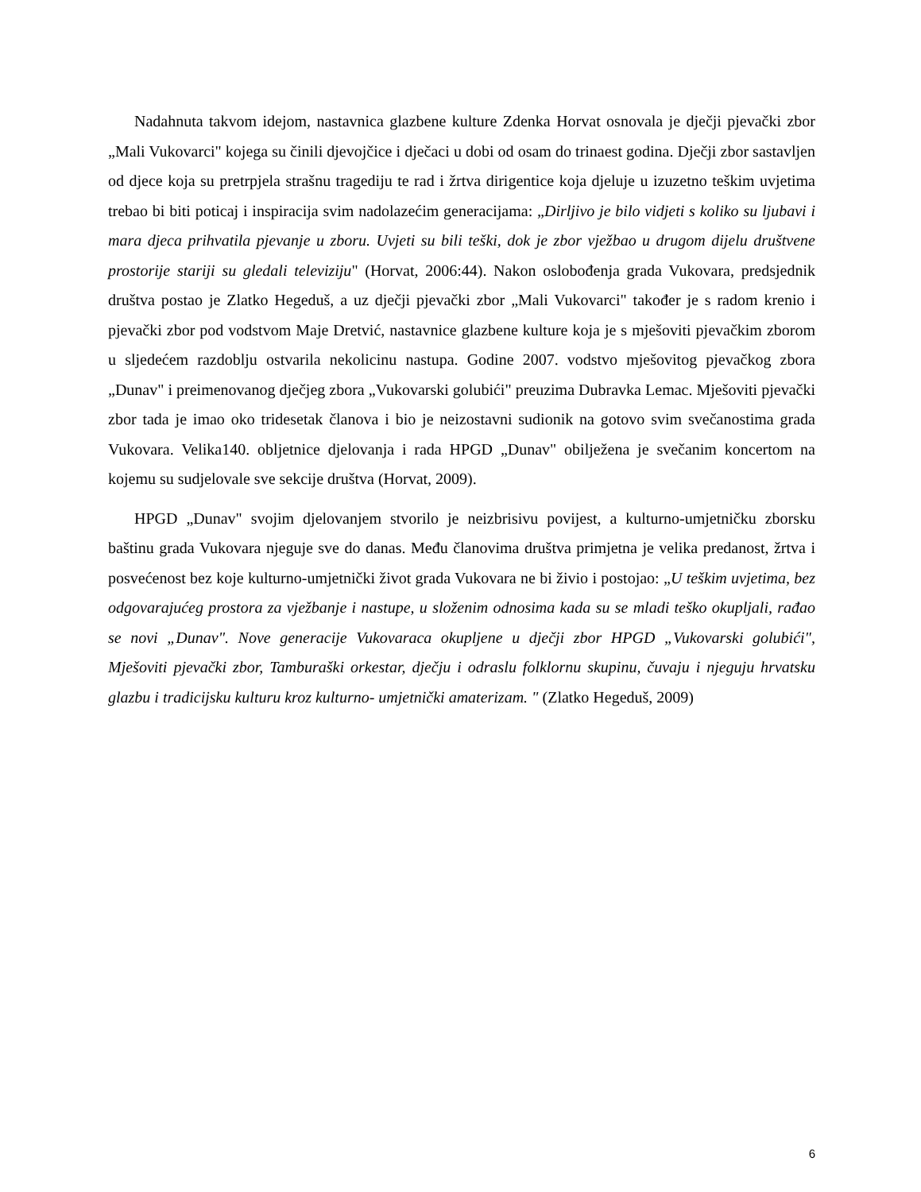Nadahnuta takvom idejom, nastavnica glazbene kulture Zdenka Horvat osnovala je dječji pjevački zbor „Mali Vukovarci" kojega su činili djevojčice i dječaci u dobi od osam do trinaest godina. Dječji zbor sastavljen od djece koja su pretrpjela strašnu tragediju te rad i žrtva dirigentice koja djeluje u izuzetno teškim uvjetima trebao bi biti poticaj i inspiracija svim nadolazećim generacijama: „Dirljivo je bilo vidjeti s koliko su ljubavi i mara djeca prihvatila pjevanje u zboru. Uvjeti su bili teški, dok je zbor vježbao u drugom dijelu društvene prostorije stariji su gledali televiziju" (Horvat, 2006:44). Nakon oslobođenja grada Vukovara, predsjednik društva postao je Zlatko Hegeduš, a uz dječji pjevački zbor „Mali Vukovarci" također je s radom krenio i pjevački zbor pod vodstvom Maje Dretvić, nastavnice glazbene kulture koja je s mješoviti pjevačkim zborom u sljedećem razdoblju ostvarila nekolicinu nastupa. Godine 2007. vodstvo mješovitog pjevačkog zbora „Dunav" i preimenovanog dječjeg zbora „Vukovarski golubići" preuzima Dubravka Lemac. Mješoviti pjevački zbor tada je imao oko tridesetak članova i bio je neizostavni sudionik na gotovo svim svečanostima grada Vukovara. Velika140. obljetnice djelovanja i rada HPGD „Dunav" obilježena je svečanim koncertom na kojemu su sudjelovale sve sekcije društva (Horvat, 2009).
HPGD „Dunav" svojim djelovanjem stvorilo je neizbrisivu povijest, a kulturno-umjetničku zborsku baštinu grada Vukovara njeguje sve do danas. Među članovima društva primjetna je velika predanost, žrtva i posvećenost bez koje kulturno-umjetnički život grada Vukovara ne bi živio i postojao: „U teškim uvjetima, bez odgovarajućeg prostora za vježbanje i nastupe, u složenim odnosima kada su se mladi teško okupljali, rađao se novi „Dunav". Nove generacije Vukovaraca okupljene u dječji zbor HPGD „Vukovarski golubići", Mješoviti pjevački zbor, Tamburaški orkestar, dječju i odraslu folklornu skupinu, čuvaju i njeguju hrvatsku glazbu i tradicijsku kulturu kroz kulturno- umjetnički amaterizam. " (Zlatko Hegeduš, 2009)
6